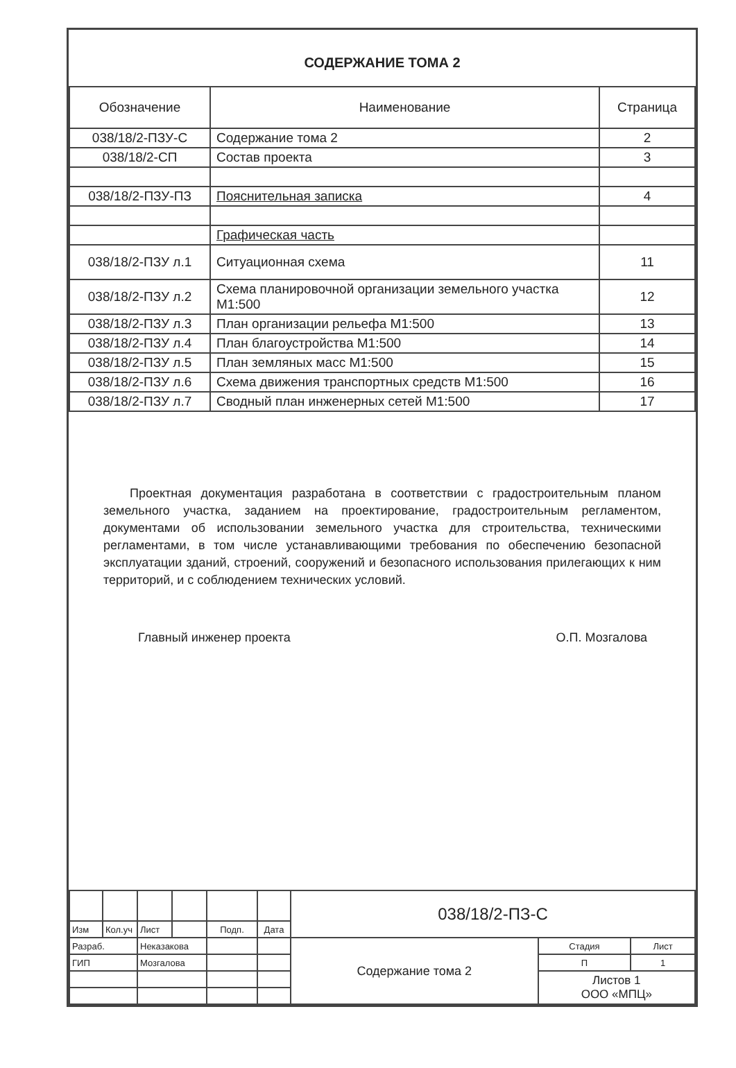СОДЕРЖАНИЕ ТОМА 2
| Обозначение | Наименование | Страница |
| --- | --- | --- |
| 038/18/2-ПЗУ-С | Содержание тома 2 | 2 |
| 038/18/2-СП | Состав проекта | 3 |
| 038/18/2-ПЗУ-ПЗ | Пояснительная записка | 4 |
| | Графическая часть | |
| 038/18/2-ПЗУ л.1 | Ситуационная схема | 11 |
| 038/18/2-ПЗУ л.2 | Схема планировочной организации земельного участка М1:500 | 12 |
| 038/18/2-ПЗУ л.3 | План организации рельефа М1:500 | 13 |
| 038/18/2-ПЗУ л.4 | План благоустройства М1:500 | 14 |
| 038/18/2-ПЗУ л.5 | План земляных масс М1:500 | 15 |
| 038/18/2-ПЗУ л.6 | Схема движения транспортных средств М1:500 | 16 |
| 038/18/2-ПЗУ л.7 | Сводный план инженерных сетей М1:500 | 17 |
Проектная документация разработана в соответствии с градостроительным планом земельного участка, заданием на проектирование, градостроительным регламентом, документами об использовании земельного участка для строительства, техническими регламентами, в том числе устанавливающими требования по обеспечению безопасной эксплуатации зданий, строений, сооружений и безопасного использования прилегающих к ним территорий, и с соблюдением технических условий.
Главный инженер проекта О.П. Мозгалова
| | | | | | | 038/18/2-ПЗ-С | | |
| Изм | Кол.уч | Лист | | Подп. | Дата | | | |
| Разраб. | | Неказакова | | | | Содержание тома 2 | Стадия | Лист |
| ГИП | | Мозгалова | | | | | П | 1 |
| | | | | | | | Листов 1 ООО «МПЦ» | |